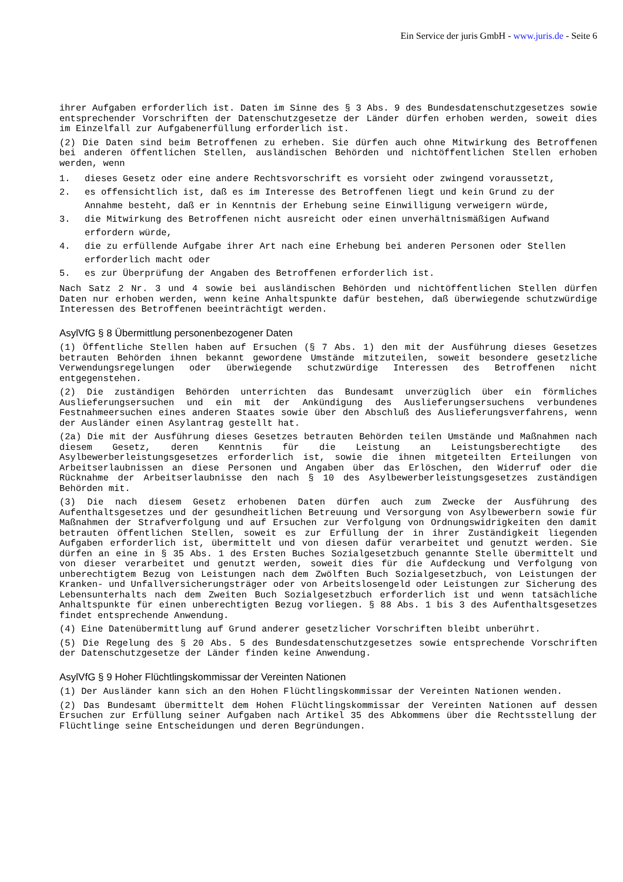Ein Service der juris GmbH - www.juris.de - Seite 6
ihrer Aufgaben erforderlich ist. Daten im Sinne des § 3 Abs. 9 des Bundesdatenschutzgesetzes sowie entsprechender Vorschriften der Datenschutzgesetze der Länder dürfen erhoben werden, soweit dies im Einzelfall zur Aufgabenerfüllung erforderlich ist.
(2) Die Daten sind beim Betroffenen zu erheben. Sie dürfen auch ohne Mitwirkung des Betroffenen bei anderen öffentlichen Stellen, ausländischen Behörden und nichtöffentlichen Stellen erhoben werden, wenn
1. dieses Gesetz oder eine andere Rechtsvorschrift es vorsieht oder zwingend voraussetzt,
2. es offensichtlich ist, daß es im Interesse des Betroffenen liegt und kein Grund zu der Annahme besteht, daß er in Kenntnis der Erhebung seine Einwilligung verweigern würde,
3. die Mitwirkung des Betroffenen nicht ausreicht oder einen unverhältnismäßigen Aufwand erfordern würde,
4. die zu erfüllende Aufgabe ihrer Art nach eine Erhebung bei anderen Personen oder Stellen erforderlich macht oder
5. es zur Überprüfung der Angaben des Betroffenen erforderlich ist.
Nach Satz 2 Nr. 3 und 4 sowie bei ausländischen Behörden und nichtöffentlichen Stellen dürfen Daten nur erhoben werden, wenn keine Anhaltspunkte dafür bestehen, daß überwiegende schutzwürdige Interessen des Betroffenen beeinträchtigt werden.
AsylVfG § 8 Übermittlung personenbezogener Daten
(1) Öffentliche Stellen haben auf Ersuchen (§ 7 Abs. 1) den mit der Ausführung dieses Gesetzes betrauten Behörden ihnen bekannt gewordene Umstände mitzuteilen, soweit besondere gesetzliche Verwendungsregelungen oder überwiegende schutzwürdige Interessen des Betroffenen nicht entgegenstehen.
(2) Die zuständigen Behörden unterrichten das Bundesamt unverzüglich über ein förmliches Auslieferungsersuchen und ein mit der Ankündigung des Auslieferungsersuchens verbundenes Festnahmeersuchen eines anderen Staates sowie über den Abschluß des Auslieferungsverfahrens, wenn der Ausländer einen Asylantrag gestellt hat.
(2a) Die mit der Ausführung dieses Gesetzes betrauten Behörden teilen Umstände und Maßnahmen nach diesem Gesetz, deren Kenntnis für die Leistung an Leistungsberechtigte des Asylbewerberleistungsgesetzes erforderlich ist, sowie die ihnen mitgeteilten Erteilungen von Arbeitserlaubnissen an diese Personen und Angaben über das Erlöschen, den Widerruf oder die Rücknahme der Arbeitserlaubnisse den nach § 10 des Asylbewerberleistungsgesetzes zuständigen Behörden mit.
(3) Die nach diesem Gesetz erhobenen Daten dürfen auch zum Zwecke der Ausführung des Aufenthaltsgesetzes und der gesundheitlichen Betreuung und Versorgung von Asylbewerbern sowie für Maßnahmen der Strafverfolgung und auf Ersuchen zur Verfolgung von Ordnungswidrigkeiten den damit betrauten öffentlichen Stellen, soweit es zur Erfüllung der in ihrer Zuständigkeit liegenden Aufgaben erforderlich ist, übermittelt und von diesen dafür verarbeitet und genutzt werden. Sie dürfen an eine in § 35 Abs. 1 des Ersten Buches Sozialgesetzbuch genannte Stelle übermittelt und von dieser verarbeitet und genutzt werden, soweit dies für die Aufdeckung und Verfolgung von unberechtigtem Bezug von Leistungen nach dem Zwölften Buch Sozialgesetzbuch, von Leistungen der Kranken- und Unfallversicherungsträger oder von Arbeitslosengeld oder Leistungen zur Sicherung des Lebensunterhalts nach dem Zweiten Buch Sozialgesetzbuch erforderlich ist und wenn tatsächliche Anhaltspunkte für einen unberechtigten Bezug vorliegen. § 88 Abs. 1 bis 3 des Aufenthaltsgesetzes findet entsprechende Anwendung.
(4) Eine Datenübermittlung auf Grund anderer gesetzlicher Vorschriften bleibt unberührt.
(5) Die Regelung des § 20 Abs. 5 des Bundesdatenschutzgesetzes sowie entsprechende Vorschriften der Datenschutzgesetze der Länder finden keine Anwendung.
AsylVfG § 9 Hoher Flüchtlingskommissar der Vereinten Nationen
(1) Der Ausländer kann sich an den Hohen Flüchtlingskommissar der Vereinten Nationen wenden.
(2) Das Bundesamt übermittelt dem Hohen Flüchtlingskommissar der Vereinten Nationen auf dessen Ersuchen zur Erfüllung seiner Aufgaben nach Artikel 35 des Abkommens über die Rechtsstellung der Flüchtlinge seine Entscheidungen und deren Begründungen.